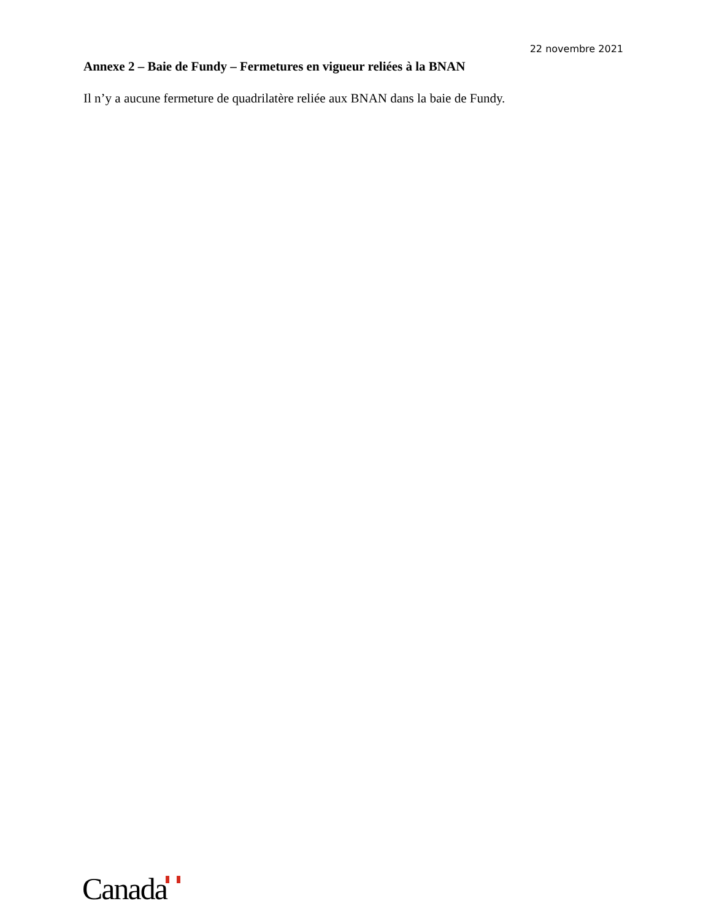22 novembre 2021
Annexe 2 – Baie de Fundy – Fermetures en vigueur reliées à la BNAN
Il n’y a aucune fermeture de quadrilatère reliée aux BNAN dans la baie de Fundy.
Canada